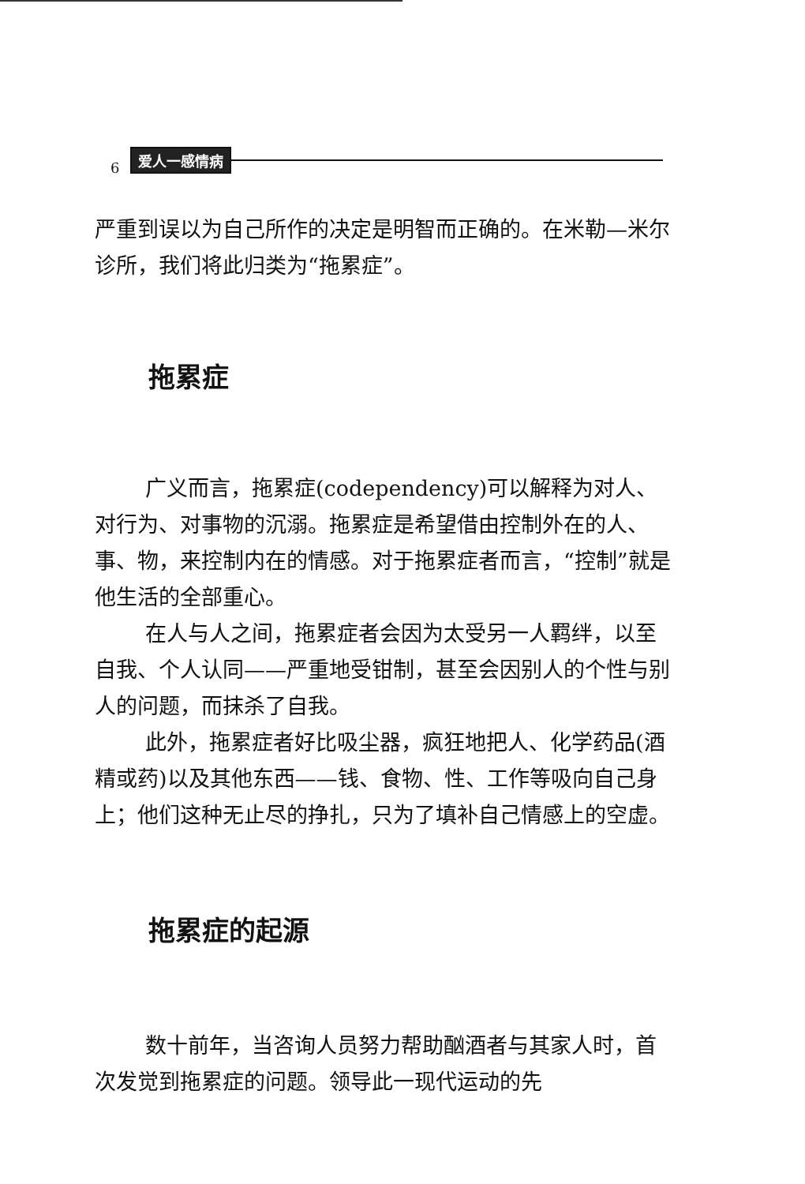6 爱人一感情病
严重到误以为自己所作的决定是明智而正确的。在米勒—米尔诊所，我们将此归类为“拖累症”。
拖累症
广义而言，拖累症(codependency)可以解释为对人、对行为、对事物的沉溺。拖累症是希望借由控制外在的人、事、物，来控制内在的情感。对于拖累症者而言，“控制”就是他生活的全部重心。
在人与人之间，拖累症者会因为太受另一人羁绊，以至自我、个人认同——严重地受钳制，甚至会因别人的个性与别人的问题，而抹杀了自我。
此外，拖累症者好比吸尘器，疯狂地把人、化学药品(酒精或药)以及其他东西——钱、食物、性、工作等吸向自己身上；他们这种无止尽的挣扎，只为了填补自己情感上的空虚。
拖累症的起源
数十前年，当咨询人员努力帮助酗酒者与其家人时，首次发觉到拖累症的问题。领导此一现代运动的先